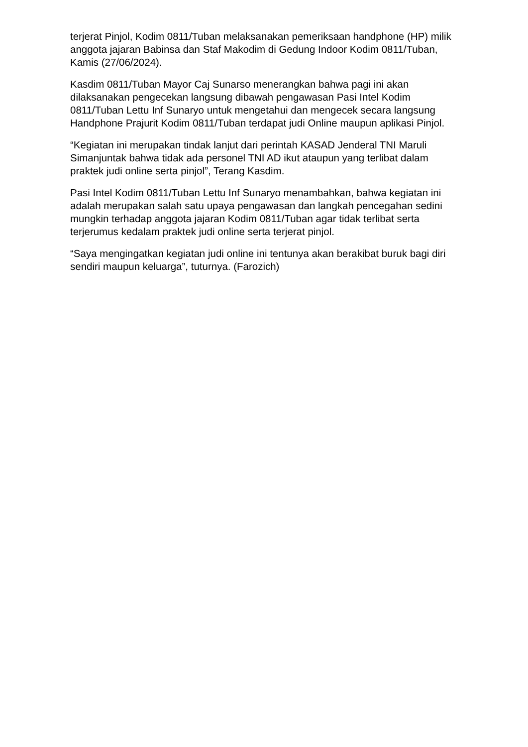terjerat Pinjol, Kodim 0811/Tuban melaksanakan pemeriksaan handphone (HP) milik anggota jajaran Babinsa dan Staf Makodim di Gedung Indoor Kodim 0811/Tuban, Kamis (27/06/2024).
Kasdim 0811/Tuban Mayor Caj Sunarso menerangkan bahwa pagi ini akan dilaksanakan pengecekan langsung dibawah pengawasan Pasi Intel Kodim 0811/Tuban Lettu Inf Sunaryo untuk mengetahui dan mengecek secara langsung Handphone Prajurit Kodim 0811/Tuban terdapat judi Online maupun aplikasi Pinjol.
“Kegiatan ini merupakan tindak lanjut dari perintah KASAD Jenderal TNI Maruli Simanjuntak bahwa tidak ada personel TNI AD ikut ataupun yang terlibat dalam praktek judi online serta pinjol”, Terang Kasdim.
Pasi Intel Kodim 0811/Tuban Lettu Inf Sunaryo menambahkan, bahwa kegiatan ini adalah merupakan salah satu upaya pengawasan dan langkah pencegahan sedini mungkin terhadap anggota jajaran Kodim 0811/Tuban agar tidak terlibat serta terjerumus kedalam praktek judi online serta terjerat pinjol.
“Saya mengingatkan kegiatan judi online ini tentunya akan berakibat buruk bagi diri sendiri maupun keluarga”, tuturnya. (Farozich)